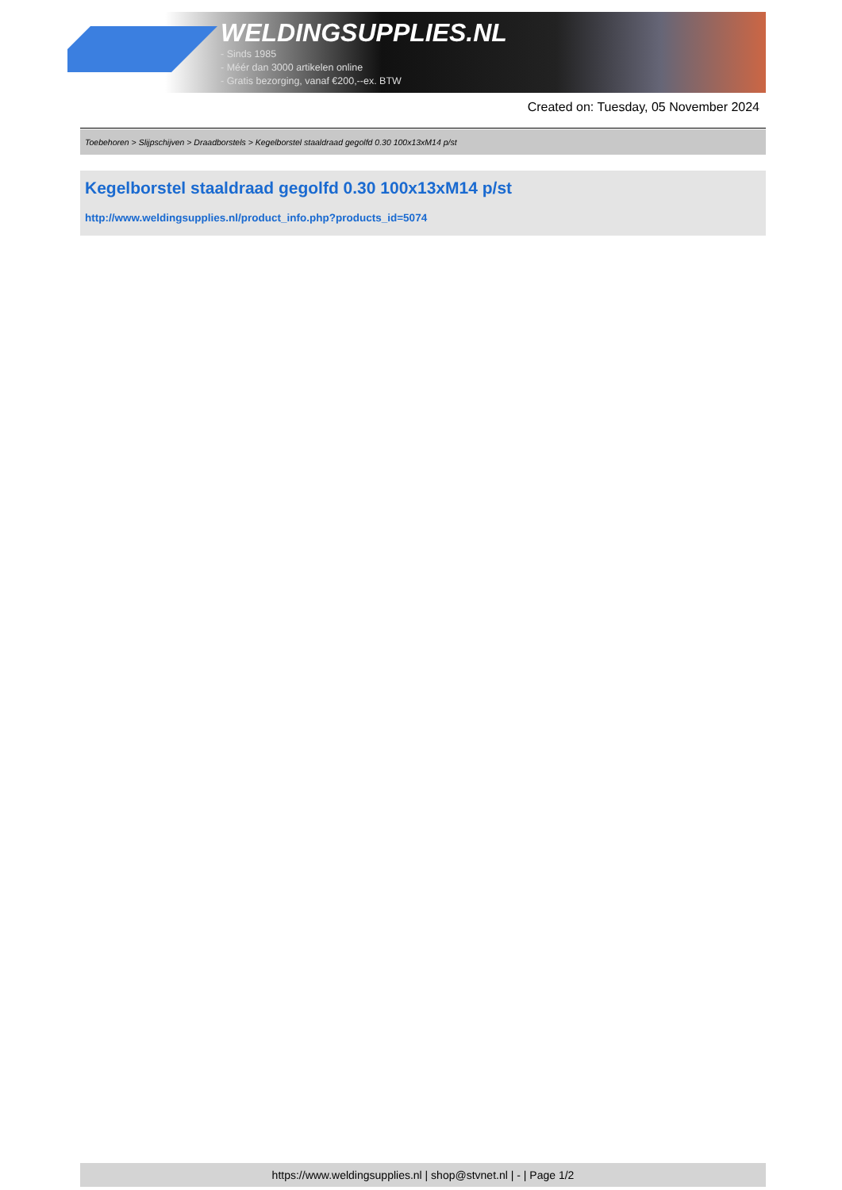WELDINGSUPPLIES.NL
- Sinds 1985
- Méér dan 3000 artikelen online
- Gratis bezorging, vanaf €200,--ex. BTW
Created on: Tuesday, 05 November 2024
Toebehoren > Slijpschijven > Draadborstels > Kegelborstel staaldraad gegolfd 0.30 100x13xM14 p/st
Kegelborstel staaldraad gegolfd 0.30 100x13xM14 p/st
http://www.weldingsupplies.nl/product_info.php?products_id=5074
https://www.weldingsupplies.nl | shop@stvnet.nl | - | Page 1/2